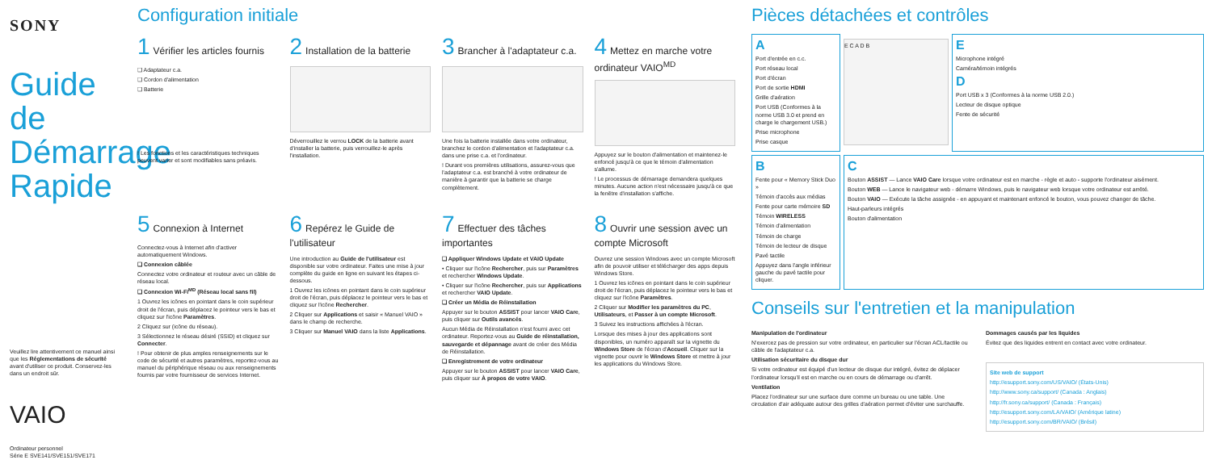SONY
Guide de Démarrage Rapide
Veuillez lire attentivement ce manuel ainsi que les Réglementations de sécurité avant d'utiliser ce produit. Conservez-les dans un endroit sûr.
VAIO
Ordinateur personnel
Série E SVE141/SVE151/SVE171
Configuration initiale
1 Vérifier les articles fournis
❑ Adaptateur c.a.
❑ Cordon d'alimentation
❑ Batterie
! Les fonctions et les caractéristiques techniques peuvent varier et sont modifiables sans préavis.
2 Installation de la batterie
Déverrouillez le verrou LOCK de la batterie avant d'installer la batterie, puis verrouillez-le après l'installation.
3 Brancher à l'adaptateur c.a.
Une fois la batterie installée dans votre ordinateur, branchez le cordon d'alimentation et l'adaptateur c.a. dans une prise c.a. et l'ordinateur.
! Durant vos premières utilisations, assurez-vous que l'adaptateur c.a. est branché à votre ordinateur de manière à garantir que la batterie se charge complètement.
4 Mettez en marche votre ordinateur VAIO<sup>MD</sup>
Appuyez sur le bouton d'alimentation et maintenez-le enfoncé jusqu'à ce que le témoin d'alimentation s'allume.
! Le processus de démarrage demandera quelques minutes. Aucune action n'est nécessaire jusqu'à ce que la fenêtre d'installation s'affiche.
5 Connexion à Internet
Connectez-vous à Internet afin d'activer automatiquement Windows.
❑ Connexion câblée
Connectez votre ordinateur et routeur avec un câble de réseau local.
❑ Connexion Wi-Fi<sup>MD</sup> (Réseau local sans fil)
1 Ouvrez les icônes en pointant dans le coin supérieur droit de l'écran, puis déplacez le pointeur vers le bas et cliquez sur l'icône Paramètres.
2 Cliquez sur (icône du réseau).
3 Sélectionnez le réseau désiré (SSID) et cliquez sur Connecter.
! Pour obtenir de plus amples renseignements sur le code de sécurité et autres paramètres, reportez-vous au manuel du périphérique réseau ou aux renseignements fournis par votre fournisseur de services Internet.
6 Repérez le Guide de l'utilisateur
Une introduction au Guide de l'utilisateur est disponible sur votre ordinateur. Faites une mise à jour complète du guide en ligne en suivant les étapes ci-dessous.
1 Ouvrez les icônes en pointant dans le coin supérieur droit de l'écran, puis déplacez le pointeur vers le bas et cliquez sur l'icône Rechercher.
2 Cliquer sur Applications et saisir « Manuel VAIO » dans le champ de recherche.
3 Cliquer sur Manuel VAIO dans la liste Applications.
7 Effectuer des tâches importantes
❑ Appliquer Windows Update et VAIO Update
• Cliquer sur l'icône Rechercher, puis sur Paramètres et rechercher Windows Update.
• Cliquer sur l'icône Rechercher, puis sur Applications et rechercher VAIO Update.
❑ Créer un Média de Réinstallation
Appuyer sur le bouton ASSIST pour lancer VAIO Care, puis cliquer sur Outils avancés.
Aucun Média de Réinstallation n'est fourni avec cet ordinateur. Reportez-vous au Guide de réinstallation, sauvegarde et dépannage avant de créer des Média de Réinstallation.
❑ Enregistrement de votre ordinateur
Appuyer sur le bouton ASSIST pour lancer VAIO Care, puis cliquer sur À propos de votre VAIO.
8 Ouvrir une session avec un compte Microsoft
Ouvrez une session Windows avec un compte Microsoft afin de pouvoir utiliser et télécharger des apps depuis Windows Store.
1 Ouvrez les icônes en pointant dans le coin supérieur droit de l'écran, puis déplacez le pointeur vers le bas et cliquez sur l'icône Paramètres.
2 Cliquer sur Modifier les paramètres du PC, Utilisateurs, et Passer à un compte Microsoft.
3 Suivez les instructions affichées à l'écran.
Lorsque des mises à jour des applications sont disponibles, un numéro apparaît sur la vignette du Windows Store de l'écran d'Accueil. Cliquer sur la vignette pour ouvrir le Windows Store et mettre à jour les applications du Windows Store.
Pièces détachées et contrôles
A
Port d'entrée en c.c.
Port réseau local
Port d'écran
Port de sortie HDMI
Grille d'aération
Port USB (Conformes à la norme USB 3.0 et prend en charge le chargement USB.)
Prise microphone
Prise casque
E C A D B
E
Microphone intégré
Caméra/témoin intégrés
D
Port USB x 3 (Conformes à la norme USB 2.0.)
Lecteur de disque optique
Fente de sécurité
B
Fente pour « Memory Stick Duo »
Témoin d'accès aux médias
Fente pour carte mémoire SD
Témoin WIRELESS
Témoin d'alimentation
Témoin de charge
Témoin de lecteur de disque
Pavé tactile
Appuyez dans l'angle inférieur gauche du pavé tactile pour cliquer.
C
Bouton ASSIST — Lance VAIO Care lorsque votre ordinateur est en marche - règle et auto - supporte l'ordinateur aisément.
Bouton WEB — Lance le navigateur web - démarre Windows, puis le navigateur web lorsque votre ordinateur est arrêté.
Bouton VAIO — Exécute la tâche assignée - en appuyant et maintenant enfoncé le bouton, vous pouvez changer de tâche.
Haut-parleurs intégrés
Bouton d'alimentation
Conseils sur l'entretien et la manipulation
Manipulation de l'ordinateur
N'exercez pas de pression sur votre ordinateur, en particulier sur l'écran ACL/tactile ou câble de l'adaptateur c.a.
Utilisation sécuritaire du disque dur
Si votre ordinateur est équipé d'un lecteur de disque dur intégré, évitez de déplacer l'ordinateur lorsqu'il est en marche ou en cours de démarrage ou d'arrêt.
Ventilation
Placez l'ordinateur sur une surface dure comme un bureau ou une table. Une circulation d'air adéquate autour des grilles d'aération permet d'éviter une surchauffe.
Dommages causés par les liquides
Évitez que des liquides entrent en contact avec votre ordinateur.
Site web de support
http://esupport.sony.com/US/VAIO/ (États-Unis)
http://www.sony.ca/support/ (Canada : Anglais)
http://fr.sony.ca/support/ (Canada : Français)
http://esupport.sony.com/LA/VAIO/ (Amérique latine)
http://esupport.sony.com/BR/VAIO/ (Brésil)